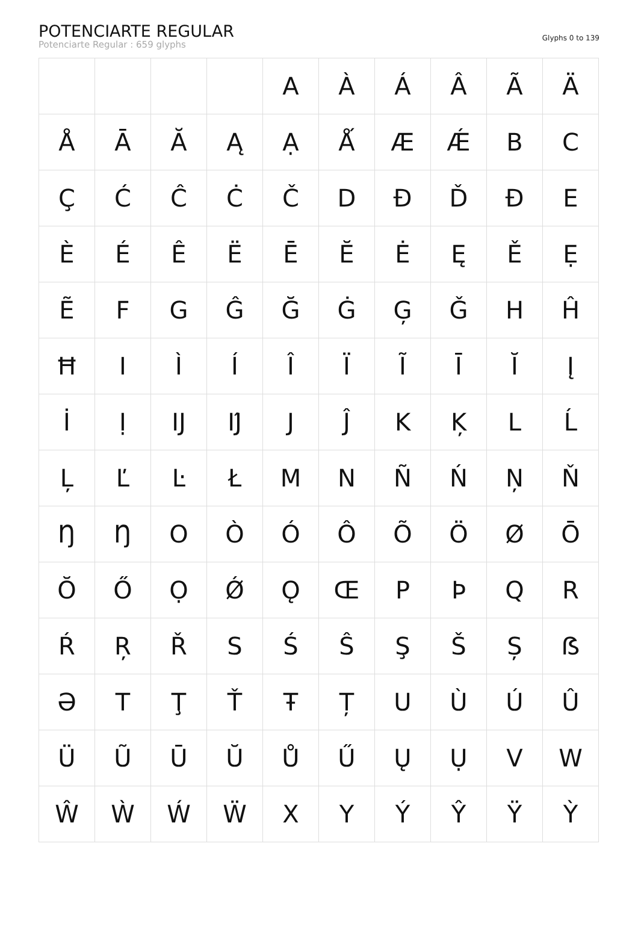POTENCIARTE REGULAR
Potenciarte Regular : 659 glyphs
Glyphs 0 to 139
| | | | | A | À | Á | Â | Ã | Ä |
| Å | Ā | Ă | Ą | Ạ | Ǻ | Æ | Ǽ | B | C |
| Ç | Ć | Ĉ | Ċ | Č | D | Đ | Ď | Đ | E |
| È | É | Ê | Ë | Ē | Ĕ | Ė | Ę | Ě | Ẹ |
| Ẽ | F | G | Ĝ | Ğ | Ġ | Ģ | Ǧ | H | Ĥ |
| Ħ | I | Ì | Í | Î | Ï | Ĩ | Ī | Ĭ | Į |
| İ | Ị | Ĳ | Ĳ́ | J | Ĵ | K | Ķ | L | Ĺ |
| Ļ | Ľ | Ŀ | Ł | M | N | Ñ | Ń | Ņ | Ň |
| Ŋ | Ŋ | O | Ò | Ó | Ô | Õ | Ö | Ø | Ō |
| Ŏ | Ő | Ọ | Ǿ | Ǫ | Œ | P | Þ | Q | R |
| Ŕ | Ŗ | Ř | S | Ś | Ŝ | Ş | Š | Ș | ẞ |
| Ə | T | Ţ | Ť | Ŧ | Ț | U | Ù | Ú | Û |
| Ü | Ũ | Ū | Ŭ | Ů | Ű | Ų | Ụ | V | W |
| Ŵ | Ẁ | Ẃ | Ẅ | X | Y | Ý | Ŷ | Ÿ | Ỳ |